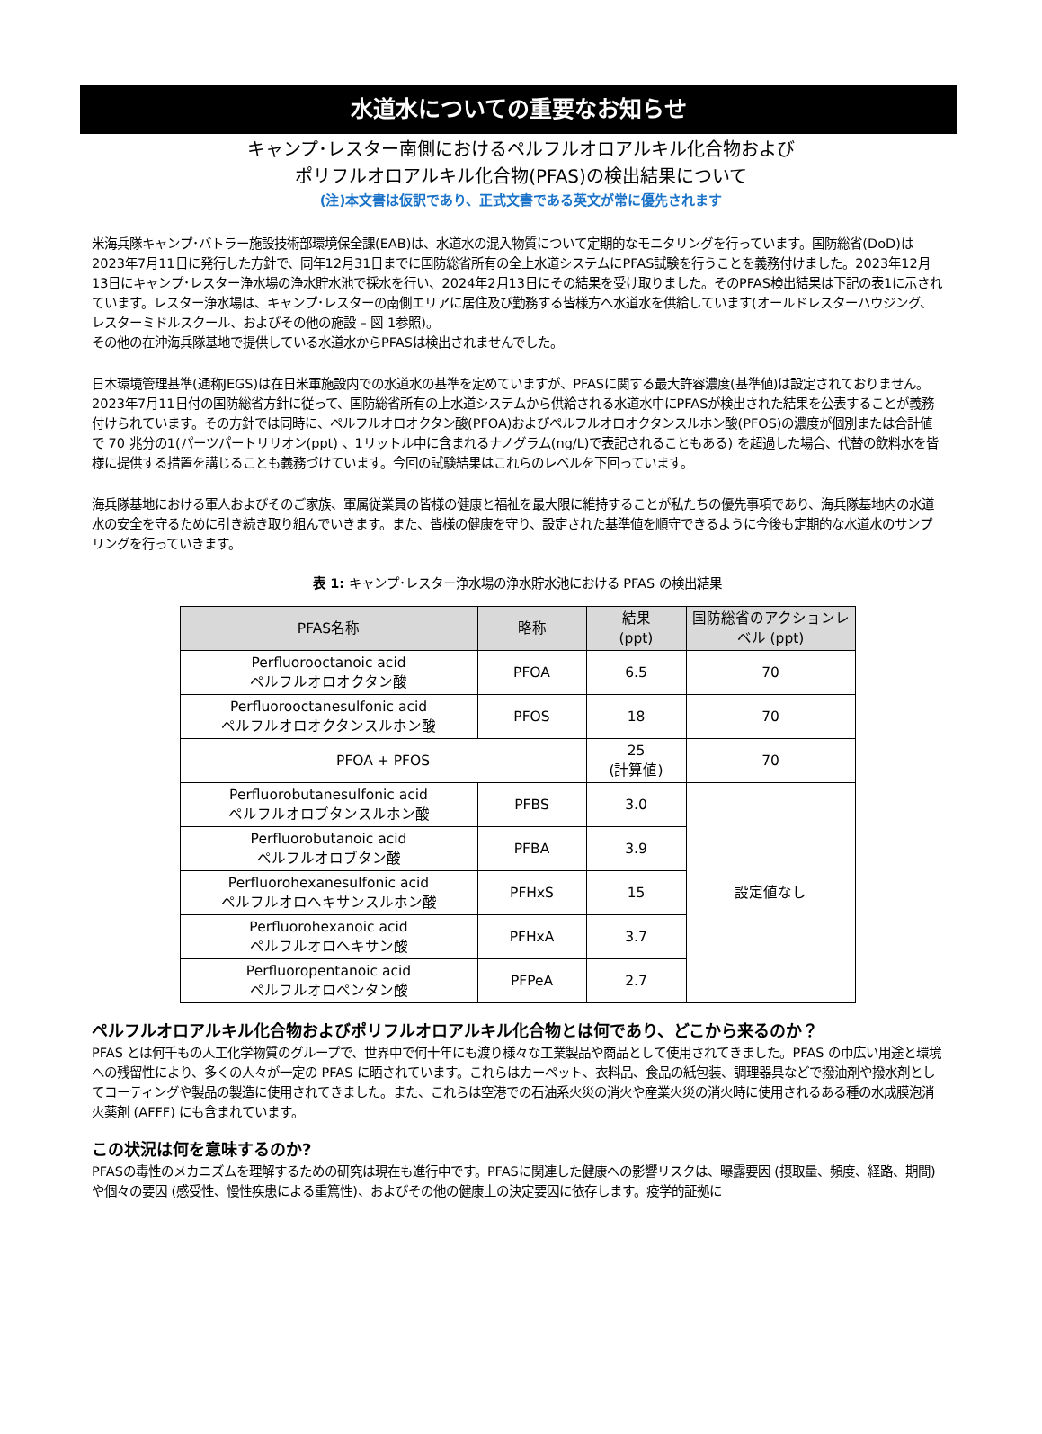水道水についての重要なお知らせ
キャンプ･レスター南側におけるペルフルオロアルキル化合物および
ポリフルオロアルキル化合物(PFAS)の検出結果について
(注)本文書は仮訳であり、正式文書である英文が常に優先されます
米海兵隊キャンプ･バトラー施設技術部環境保全課(EAB)は、水道水の混入物質について定期的なモニタリングを行っています。国防総省(DoD)は2023年7月11日に発行した方針で、同年12月31日までに国防総省所有の全上水道システムにPFAS試験を行うことを義務付けました。2023年12月13日にキャンプ･レスター浄水場の浄水貯水池で採水を行い、2024年2月13日にその結果を受け取りました。そのPFAS検出結果は下記の表1に示されています。レスター浄水場は、キャンプ･レスターの南側エリアに居住及び勤務する皆様方へ水道水を供給しています(オールドレスターハウジング、レスターミドルスクール、およびその他の施設 – 図 1参照)。
その他の在沖海兵隊基地で提供している水道水からPFASは検出されませんでした。
日本環境管理基準(通称JEGS)は在日米軍施設内での水道水の基準を定めていますが、PFASに関する最大許容濃度(基準値)は設定されておりません。2023年7月11日付の国防総省方針に従って、国防総省所有の上水道システムから供給される水道水中にPFASが検出された結果を公表することが義務付けられています。その方針では同時に、ペルフルオロオクタン酸(PFOA)およびペルフルオロオクタンスルホン酸(PFOS)の濃度が個別または合計値で 70 兆分の1(パーツパートリリオン(ppt) 、1リットル中に含まれるナノグラム(ng/L)で表記されることもある) を超過した場合、代替の飲料水を皆様に提供する措置を講じることも義務づけています。今回の試験結果はこれらのレベルを下回っています。
海兵隊基地における軍人およびそのご家族、軍属従業員の皆様の健康と福祉を最大限に維持することが私たちの優先事項であり、海兵隊基地内の水道水の安全を守るために引き続き取り組んでいきます。また、皆様の健康を守り、設定された基準値を順守できるように今後も定期的な水道水のサンプリングを行っていきます。
表 1: キャンプ･レスター浄水場の浄水貯水池における PFAS の検出結果
| PFAS名称 | 略称 | 結果 (ppt) | 国防総省のアクションレベル (ppt) |
| --- | --- | --- | --- |
| Perfluorooctanoic acid ペルフルオロオクタン酸 | PFOA | 6.5 | 70 |
| Perfluorooctanesulfonic acid ペルフルオロオクタンスルホン酸 | PFOS | 18 | 70 |
| PFOA + PFOS | | 25 (計算値) | 70 |
| Perfluorobutanesulfonic acid ペルフルオロブタンスルホン酸 | PFBS | 3.0 | 設定値なし |
| Perfluorobutanoic acid ペルフルオロブタン酸 | PFBA | 3.9 | |
| Perfluorohexanesulfonic acid ペルフルオロヘキサンスルホン酸 | PFHxS | 15 | |
| Perfluorohexanoic acid ペルフルオロヘキサン酸 | PFHxA | 3.7 | |
| Perfluoropentanoic acid ペルフルオロペンタン酸 | PFPeA | 2.7 | |
ペルフルオロアルキル化合物およびポリフルオロアルキル化合物とは何であり、どこから来るのか？
PFAS とは何千もの人工化学物質のグループで、世界中で何十年にも渡り様々な工業製品や商品として使用されてきました。PFAS の巾広い用途と環境への残留性により、多くの人々が一定の PFAS に晒されています。これらはカーペット、衣料品、食品の紙包装、調理器具などで撥油剤や撥水剤としてコーティングや製品の製造に使用されてきました。また、これらは空港での石油系火災の消火や産業火災の消火時に使用されるある種の水成膜泡消火薬剤 (AFFF) にも含まれています。
この状況は何を意味するのか?
PFASの毒性のメカニズムを理解するための研究は現在も進行中です。PFASに関連した健康への影響リスクは、曝露要因 (摂取量、頻度、経路、期間) や個々の要因 (感受性、慢性疾患による重篤性)、およびその他の健康上の決定要因に依存します。疫学的証拠に